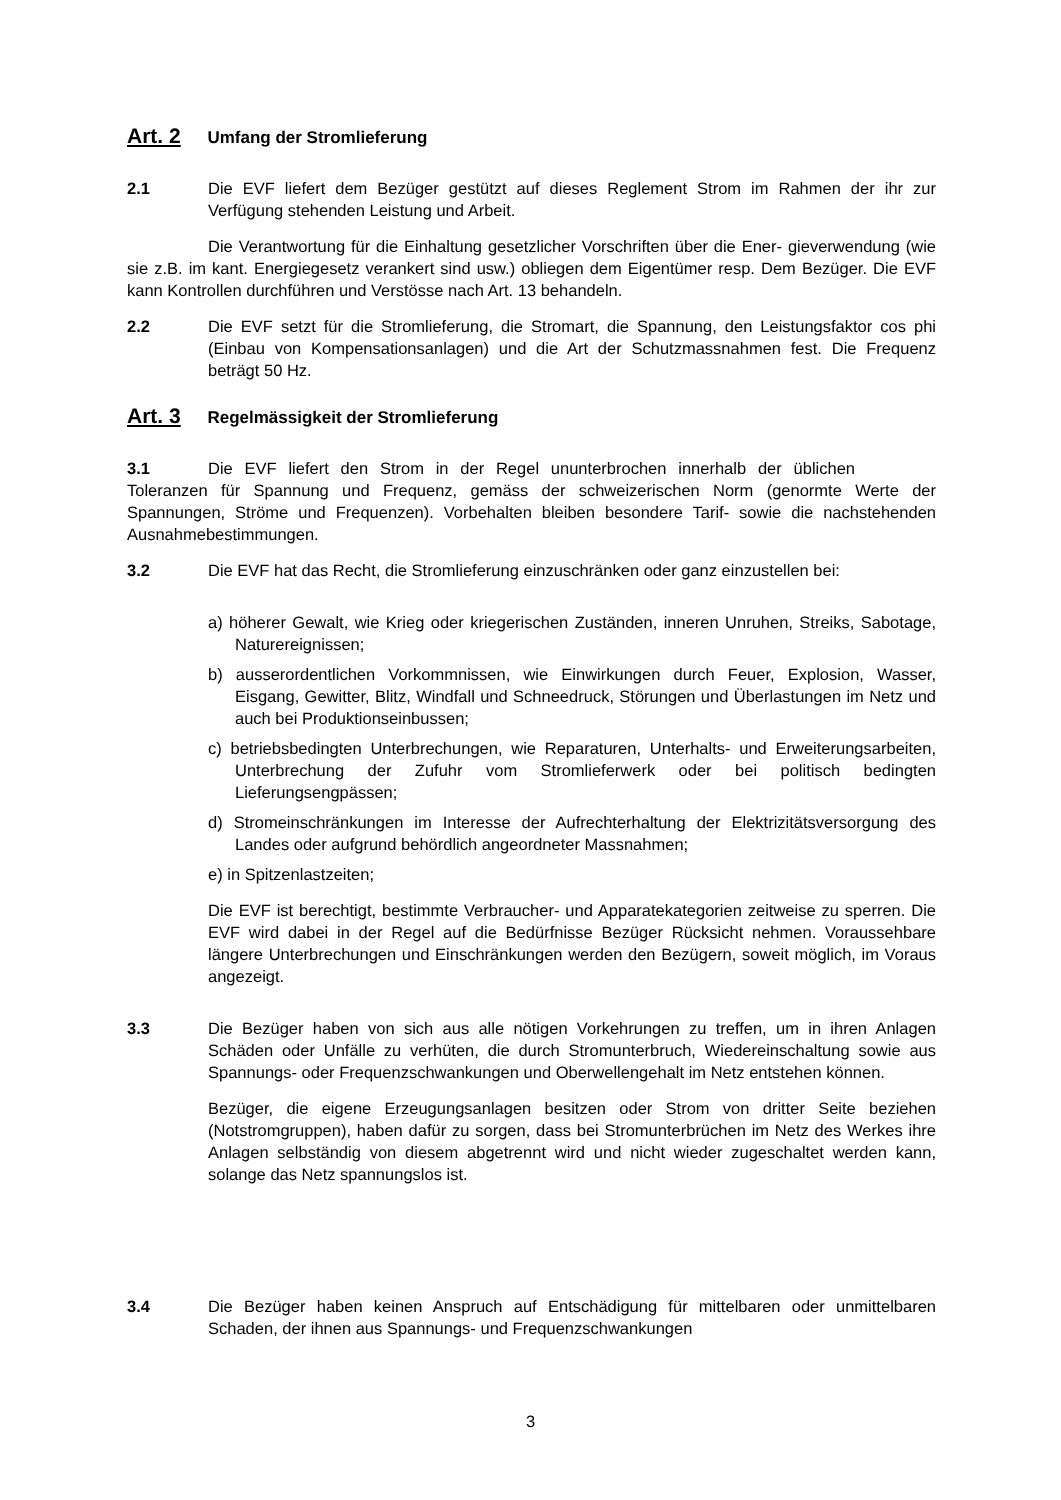Art. 2 Umfang der Stromlieferung
2.1 Die EVF liefert dem Bezüger gestützt auf dieses Reglement Strom im Rahmen der ihr zur Verfügung stehenden Leistung und Arbeit.
Die Verantwortung für die Einhaltung gesetzlicher Vorschriften über die Ener- gieverwendung (wie sie z.B. im kant. Energiegesetz verankert sind usw.) obliegen dem Eigentümer resp. Dem Bezüger. Die EVF kann Kontrollen durchführen und Verstösse nach Art. 13 behandeln.
2.2 Die EVF setzt für die Stromlieferung, die Stromart, die Spannung, den Leistungsfaktor cos phi (Einbau von Kompensationsanlagen) und die Art der Schutzmassnahmen fest. Die Frequenz beträgt 50 Hz.
Art. 3 Regelmässigkeit der Stromlieferung
3.1 Die EVF liefert den Strom in der Regel ununterbrochen innerhalb der üblichen Toleranzen für Spannung und Frequenz, gemäss der schweizerischen Norm (genormte Werte der Spannungen, Ströme und Frequenzen). Vorbehalten bleiben besondere Tarif- sowie die nachstehenden Ausnahmebestimmungen.
3.2 Die EVF hat das Recht, die Stromlieferung einzuschränken oder ganz einzustellen bei:
a) höherer Gewalt, wie Krieg oder kriegerischen Zuständen, inneren Unruhen, Streiks, Sabotage, Naturereignissen;
b) ausserordentlichen Vorkommnissen, wie Einwirkungen durch Feuer, Explosion, Wasser, Eisgang, Gewitter, Blitz, Windfall und Schneedruck, Störungen und Überlastungen im Netz und auch bei Produktionseinbussen;
c) betriebsbedingten Unterbrechungen, wie Reparaturen, Unterhalts- und Erweiterungsarbeiten, Unterbrechung der Zufuhr vom Stromlieferwerk oder bei politisch bedingten Lieferungsengpässen;
d) Stromeinschränkungen im Interesse der Aufrechterhaltung der Elektrizitätsversorgung des Landes oder aufgrund behördlich angeordneter Massnahmen;
e) in Spitzenlastzeiten;
Die EVF ist berechtigt, bestimmte Verbraucher- und Apparatekategorien zeitweise zu sperren. Die EVF wird dabei in der Regel auf die Bedürfnisse Bezüger Rücksicht nehmen. Voraussehbare längere Unterbrechungen und Einschränkungen werden den Bezügern, soweit möglich, im Voraus angezeigt.
3.3 Die Bezüger haben von sich aus alle nötigen Vorkehrungen zu treffen, um in ihren Anlagen Schäden oder Unfälle zu verhüten, die durch Stromunterbruch, Wiedereinschaltung sowie aus Spannungs- oder Frequenzschwankungen und Oberwellengehalt im Netz entstehen können.
Bezüger, die eigene Erzeugungsanlagen besitzen oder Strom von dritter Seite beziehen (Notstromgruppen), haben dafür zu sorgen, dass bei Stromunterbrüchen im Netz des Werkes ihre Anlagen selbständig von diesem abgetrennt wird und nicht wieder zugeschaltet werden kann, solange das Netz spannungslos ist.
3.4 Die Bezüger haben keinen Anspruch auf Entschädigung für mittelbaren oder unmittelbaren Schaden, der ihnen aus Spannungs- und Frequenzschwankungen
3